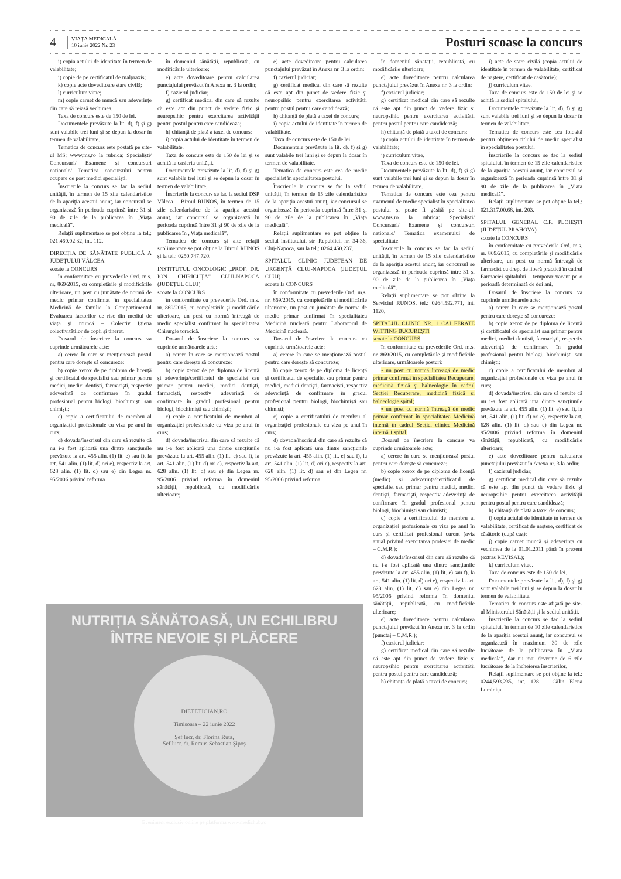4
VIAȚA MEDICALĂ
10 iunie 2022 Nr. 23
Posturi scoase la concurs
i) copia actului de identitate în termen de valabilitate;
j) copie de pe certificatul de malpraxis;
k) copie acte doveditoare stare civilă;
l) curriculum vitae;
m) copie carnet de muncă sau adeverințe din care să reiasă vechimea.
Taxa de concurs este de 150 de lei.
Documentele prevăzute la lit. d), f) și g) sunt valabile trei luni și se depun la dosar în termen de valabilitate.
Tematica de concurs este postată pe site-ul MS: www.ms.ro la rubrica: Specialiști/ Concursuri/ Examene și concursuri naționale/ Tematica concursului pentru ocupare de post medici specialiști.
Înscrierile la concurs se fac la sediul unității, în termen de 15 zile calendaristice de la apariția acestui anunț, iar concursul se organizează în perioada cuprinsă între 31 și 90 de zile de la publicarea în „Viața medicală”.
Relații suplimentare se pot obține la tel.: 021.460.02.32, int. 112.
DIRECȚIA DE SĂNĂTATE PUBLICĂ A JUDEȚULUI VÂLCEA
scoate la CONCURS
în conformitate cu prevederile Ord. m.s. nr. 869/2015, cu completările și modificările ulterioare, un post cu jumătate de normă de medic primar confirmat în specialitatea Medicină de familie la Compartimentul Evaluarea factorilor de risc din mediul de viață și muncă – Colectiv Igiena colectivităților de copii și tineret.
Dosarul de înscriere la concurs va cuprinde următoarele acte:
a) cerere în care se menționează postul pentru care dorește să concureze;
b) copie xerox de pe diploma de licență și certificatul de specialist sau primar pentru medici, medici dentiști, farmaciști, respectiv adeverință de confirmare în gradul profesional pentru biologi, biochimiști sau chimiști;
c) copie a certificatului de membru al organizației profesionale cu viza pe anul în curs;
d) dovada/înscrisul din care să rezulte că nu i-a fost aplicată una dintre sancțiunile prevăzute la art. 455 alin. (1) lit. e) sau f), la art. 541 alin. (1) lit. d) ori e), respectiv la art. 628 alin. (1) lit. d) sau e) din Legea nr. 95/2006 privind reforma
în domeniul sănătății, republicată, cu modificările ulterioare;
e) acte doveditoare pentru calcularea punctajului prevăzut în Anexa nr. 3 la ordin;
f) cazierul judiciar;
g) certificat medical din care să rezulte că este apt din punct de vedere fizic și neuropsihic pentru exercitarea activității pentru postul pentru care candidează;
h) chitanță de plată a taxei de concurs;
i) copia actului de identitate în termen de valabilitate.
Taxa de concurs este de 150 de lei și se achită la casieria unității.
Documentele prevăzute la lit. d), f) și g) sunt valabile trei luni și se depun la dosar în termen de valabilitate.
Înscrierile la concurs se fac la sediul DSP Vâlcea – Biroul RUNOS, în termen de 15 zile calendaristice de la apariția acestui anunț, iar concursul se organizează în perioada cuprinsă între 31 și 90 de zile de la publicarea în „Viața medicală”.
Tematica de concurs și alte relații suplimentare se pot obține la Biroul RUNOS și la tel.: 0250.747.720.
INSTITUTUL ONCOLOGIC „PROF. DR. ION CHIRICUȚĂ” CLUJ-NAPOCA (JUDEȚUL CLUJ)
scoate la CONCURS
în conformitate cu prevederile Ord. m.s. nr. 869/2015, cu completările și modificările ulterioare, un post cu normă întreagă de medic specialist confirmat în specialitatea Chirurgie toracică.
Dosarul de înscriere la concurs va cuprinde următoarele acte:
a) cerere în care se menționează postul pentru care dorește să concureze;
b) copie xerox de pe diploma de licență și adeverința/certificatul de specialist sau primar pentru medici, medici dentiști, farmaciști, respectiv adeverință de confirmare în gradul profesional pentru biologi, biochimiști sau chimiști;
c) copie a certificatului de membru al organizației profesionale cu viza pe anul în curs;
d) dovada/înscrisul din care să rezulte că nu i-a fost aplicată una dintre sancțiunile prevăzute la art. 455 alin. (1) lit. e) sau f), la art. 541 alin. (1) lit. d) ori e), respectiv la art. 628 alin. (1) lit. d) sau e) din Legea nr. 95/2006 privind reforma în domeniul sănătății, republicată, cu modificările ulterioare;
e) acte doveditoare pentru calcularea punctajului prevăzut în Anexa nr. 3 la ordin;
f) cazierul judiciar;
g) certificat medical din care să rezulte că este apt din punct de vedere fizic și neuropsihic pentru exercitarea activității pentru postul pentru care candidează;
h) chitanță de plată a taxei de concurs;
i) copia actului de identitate în termen de valabilitate.
Taxa de concurs este de 150 de lei.
Documentele prevăzute la lit. d), f) și g) sunt valabile trei luni și se depun la dosar în termen de valabilitate.
Tematica de concurs este cea de medic specialist în specialitatea postului.
Înscrierile la concurs se fac la sediul unității, în termen de 15 zile calendaristice de la apariția acestui anunț, iar concursul se organizează în perioada cuprinsă între 31 și 90 de zile de la publicarea în „Viața medicală”.
Relații suplimentare se pot obține la sediul institutului, str. Republicii nr. 34-36, Cluj-Napoca, sau la tel.: 0264.450.237.
SPITALUL CLINIC JUDEȚEAN DE URGENȚĂ CLUJ-NAPOCA (JUDEȚUL CLUJ)
scoate la CONCURS
în conformitate cu prevederile Ord. m.s. nr. 869/2015, cu completările și modificările ulterioare, un post cu jumătate de normă de medic primar confirmat în specialitatea Medicină nucleară pentru Laboratorul de Medicină nucleară.
Dosarul de înscriere la concurs va cuprinde următoarele acte:
a) cerere în care se menționează postul pentru care dorește să concureze;
b) copie xerox de pe diploma de licență și certificatul de specialist sau primar pentru medici, medici dentiști, farmaciști, respectiv adeverință de confirmare în gradul profesional pentru biologi, biochimiști sau chimiști;
c) copie a certificatului de membru al organizației profesionale cu viza pe anul în curs;
d) dovada/înscrisul din care să rezulte că nu i-a fost aplicată una dintre sancțiunile prevăzute la art. 455 alin. (1) lit. e) sau f), la art. 541 alin. (1) lit. d) ori e), respectiv la art. 628 alin. (1) lit. d) sau e) din Legea nr. 95/2006 privind reforma
în domeniul sănătății, republicată, cu modificările ulterioare;
e) acte doveditoare pentru calcularea punctajului prevăzut în Anexa nr. 3 la ordin;
f) cazierul judiciar;
g) certificat medical din care să rezulte că este apt din punct de vedere fizic și neuropsihic pentru exercitarea activității pentru postul pentru care candidează;
h) chitanță de plată a taxei de concurs;
i) copia actului de identitate în termen de valabilitate;
j) curriculum vitae.
Taxa de concurs este de 150 de lei.
Documentele prevăzute la lit. d), f) și g) sunt valabile trei luni și se depun la dosar în termen de valabilitate.
Tematica de concurs este cea pentru examenul de medic specialist în specialitatea postului și poate fi găsită pe site-ul: www.ms.ro la rubrica: Specialiști/ Concursuri/ Examene și concursuri naționale/ Tematica examenului de specialitate.
Înscrierile la concurs se fac la sediul unității, în termen de 15 zile calendaristice de la apariția acestui anunț, iar concursul se organizează în perioada cuprinsă între 31 și 90 de zile de la publicarea în „Viața medicală”.
Relații suplimentare se pot obține la Serviciul RUNOS, tel.: 0264.592.771, int. 1120.
SPITALUL CLINIC NR. 1 CĂI FERATE WITTING BUCUREȘTI
scoate la CONCURS
în conformitate cu prevederile Ord. m.s. nr. 869/2015, cu completările și modificările ulterioare, următoarele posturi:
• un post cu normă întreagă de medic primar confirmat în specialitatea Recuperare, medicină fizică și balneologie în cadrul Secției Recuperare, medicină fizică și balneologie spital;
• un post cu normă întreagă de medic primar confirmat în specialitatea Medicină internă în cadrul Secției clinice Medicină internă 1 spital.
Dosarul de înscriere la concurs va cuprinde următoarele acte:
a) cerere în care se menționează postul pentru care dorește să concureze;
b) copie xerox de pe diploma de licență (medic) și adeverința/certificatul de specialist sau primar pentru medici, medici dentiști, farmaciști, respectiv adeverință de confirmare în gradul profesional pentru biologi, biochimiști sau chimiști;
c) copie a certificatului de membru al organizației profesionale cu viza pe anul în curs și certificat profesional curent (aviz anual privind exercitarea profesiei de medic – C.M.R.);
d) dovada/înscrisul din care să rezulte că nu i-a fost aplicată una dintre sancțiunile prevăzute la art. 455 alin. (1) lit. e) sau f), la art. 541 alin. (1) lit. d) ori e), respectiv la art. 628 alin. (1) lit. d) sau e) din Legea nr. 95/2006 privind reforma în domeniul sănătății, republicată, cu modificările ulterioare;
e) acte doveditoare pentru calcularea punctajului prevăzut în Anexa nr. 3 la ordin (punctaj – C.M.R.);
f) cazierul judiciar;
g) certificat medical din care să rezulte că este apt din punct de vedere fizic și neuropsihic pentru exercitarea activității pentru postul pentru care candidează;
h) chitanță de plată a taxei de concurs;
i) acte de stare civilă (copia actului de identitate în termen de valabilitate, certificat de naștere, certificat de căsătorie);
j) curriculum vitae.
Taxa de concurs este de 150 de lei și se achită la sediul spitalului.
Documentele prevăzute la lit. d), f) și g) sunt valabile trei luni și se depun la dosar în termen de valabilitate.
Tematica de concurs este cea folosită pentru obținerea titlului de medic specialist în specialitatea postului.
Înscrierile la concurs se fac la sediul spitalului, în termen de 15 zile calendaristice de la apariția acestui anunț, iar concursul se organizează în perioada cuprinsă între 31 și 90 de zile de la publicarea în „Viața medicală”.
Relații suplimentare se pot obține la tel.: 021.317.00.68, int. 203.
SPITALUL GENERAL C.F. PLOIEȘTI (JUDEȚUL PRAHOVA)
scoate la CONCURS
în conformitate cu prevederile Ord. m.s. nr. 869/2015, cu completările și modificările ulterioare, un post cu normă întreagă de farmacist cu drept de liberă practică în cadrul Farmaciei spitalului – temporar vacant pe o perioadă determinată de doi ani.
Dosarul de înscriere la concurs va cuprinde următoarele acte:
a) cerere în care se menționează postul pentru care dorește să concureze;
b) copie xerox de pe diploma de licență și certificatul de specialist sau primar pentru medici, medici dentiști, farmaciști, respectiv adeverință de confirmare în gradul profesional pentru biologi, biochimiști sau chimiști;
c) copie a certificatului de membru al organizației profesionale cu viza pe anul în curs;
d) dovada/înscrisul din care să rezulte că nu i-a fost aplicată una dintre sancțiunile prevăzute la art. 455 alin. (1) lit. e) sau f), la art. 541 alin. (1) lit. d) ori e), respectiv la art. 628 alin. (1) lit. d) sau e) din Legea nr. 95/2006 privind reforma în domeniul sănătății, republicată, cu modificările ulterioare;
e) acte doveditoare pentru calcularea punctajului prevăzut în Anexa nr. 3 la ordin;
f) cazierul judiciar;
g) certificat medical din care să rezulte că este apt din punct de vedere fizic și neuropsihic pentru exercitarea activității pentru postul pentru care candidează;
h) chitanță de plată a taxei de concurs;
i) copia actului de identitate în termen de valabilitate, certificat de naștere, certificat de căsătorie (după caz);
j) copie carnet muncă și adeverința cu vechimea de la 01.01.2011 până în prezent (extras REVISAL);
k) curriculum vitae.
Taxa de concurs este de 150 de lei.
Documentele prevăzute la lit. d), f) și g) sunt valabile trei luni și se depun la dosar în termen de valabilitate.
Tematica de concurs este afișată pe site-ul Ministerului Sănătății și la sediul unității.
Înscrierile la concurs se fac la sediul spitalului, în termen de 10 zile calendaristice de la apariția acestui anunț, iar concursul se organizează în maximum 30 de zile lucrătoare de la publicarea în „Viața medicală”, dar nu mai devreme de 6 zile lucrătoare de la încheierea înscrierilor.
Relații suplimentare se pot obține la tel.: 0244.593.235, int. 128 – Călin Elena Luminița.
NUTRIȚIA SĂNĂTOASĂ, UN ECHILIBRU
ÎNTRE NEVOIE ȘI PLĂCERE
DIETETICIAN.RO
Timișoara – 22 iunie 2022
Șef lucr. dr. Florina Ruța,
Șef lucr. dr. Remus Sebastian Șipoș
Eveniment exclusiv online pe platforma www.medichub.ro